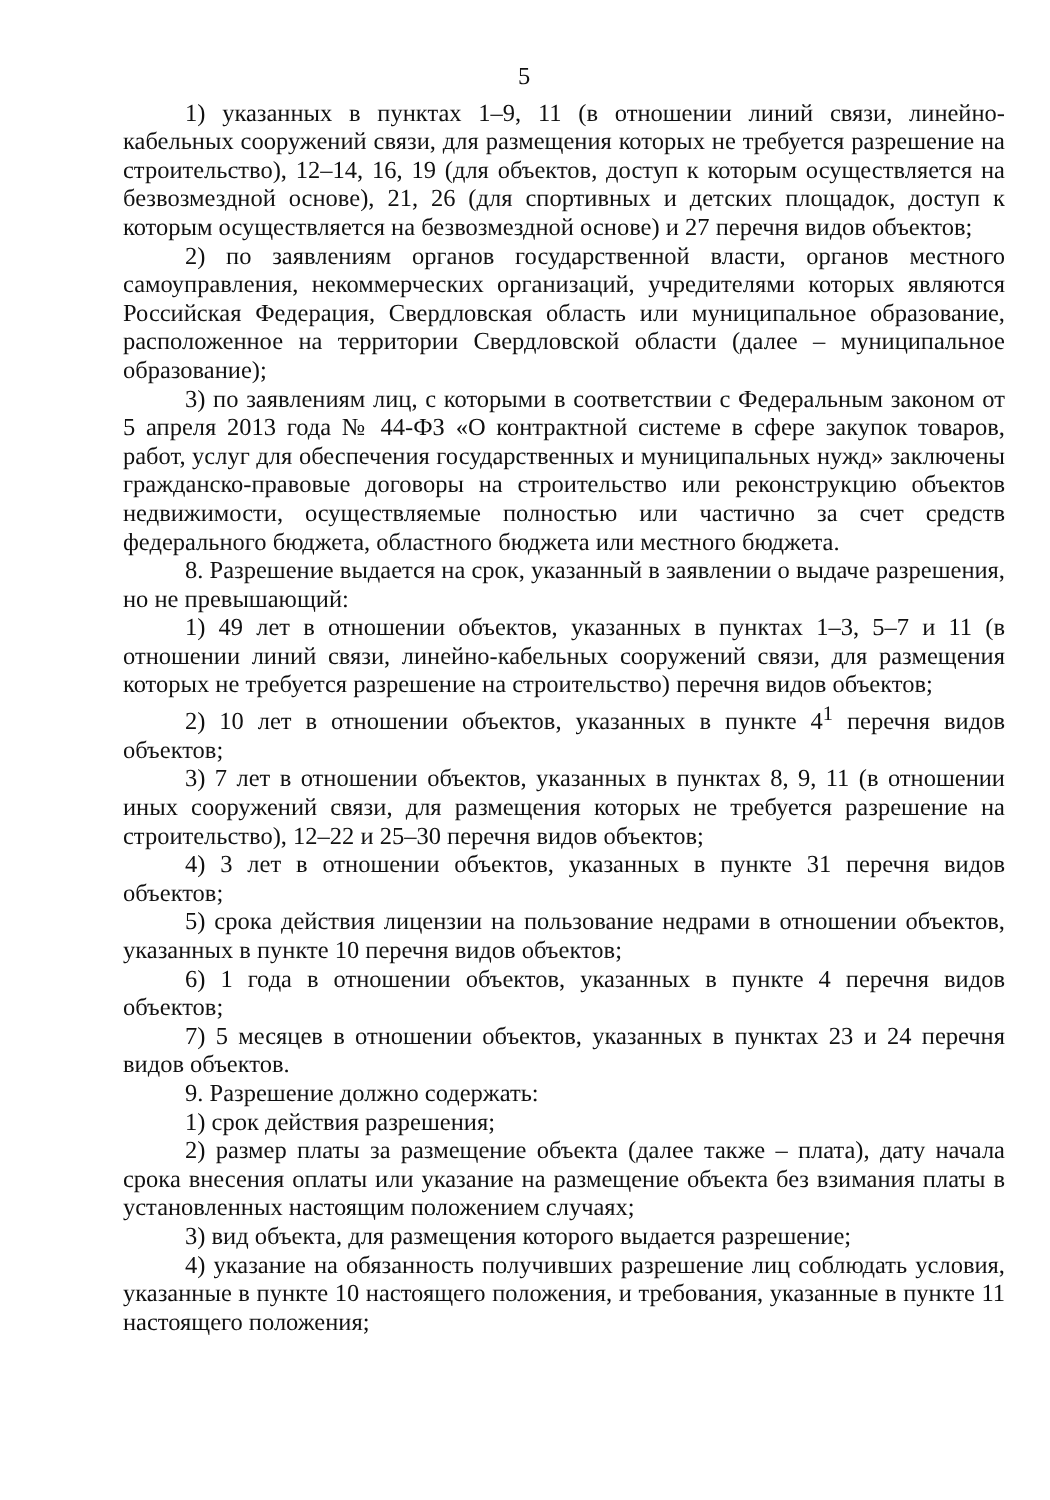5
1) указанных в пунктах 1–9, 11 (в отношении линий связи, линейно-кабельных сооружений связи, для размещения которых не требуется разрешение на строительство), 12–14, 16, 19 (для объектов, доступ к которым осуществляется на безвозмездной основе), 21, 26 (для спортивных и детских площадок, доступ к которым осуществляется на безвозмездной основе) и 27 перечня видов объектов;
2) по заявлениям органов государственной власти, органов местного самоуправления, некоммерческих организаций, учредителями которых являются Российская Федерация, Свердловская область или муниципальное образование, расположенное на территории Свердловской области (далее – муниципальное образование);
3) по заявлениям лиц, с которыми в соответствии с Федеральным законом от 5 апреля 2013 года № 44-ФЗ «О контрактной системе в сфере закупок товаров, работ, услуг для обеспечения государственных и муниципальных нужд» заключены гражданско-правовые договоры на строительство или реконструкцию объектов недвижимости, осуществляемые полностью или частично за счет средств федерального бюджета, областного бюджета или местного бюджета.
8. Разрешение выдается на срок, указанный в заявлении о выдаче разрешения, но не превышающий:
1) 49 лет в отношении объектов, указанных в пунктах 1–3, 5–7 и 11 (в отношении линий связи, линейно-кабельных сооружений связи, для размещения которых не требуется разрешение на строительство) перечня видов объектов;
2) 10 лет в отношении объектов, указанных в пункте 4<sup>1</sup> перечня видов объектов;
3) 7 лет в отношении объектов, указанных в пунктах 8, 9, 11 (в отношении иных сооружений связи, для размещения которых не требуется разрешение на строительство), 12–22 и 25–30 перечня видов объектов;
4) 3 лет в отношении объектов, указанных в пункте 31 перечня видов объектов;
5) срока действия лицензии на пользование недрами в отношении объектов, указанных в пункте 10 перечня видов объектов;
6) 1 года в отношении объектов, указанных в пункте 4 перечня видов объектов;
7) 5 месяцев в отношении объектов, указанных в пунктах 23 и 24 перечня видов объектов.
9. Разрешение должно содержать:
1) срок действия разрешения;
2) размер платы за размещение объекта (далее также – плата), дату начала срока внесения оплаты или указание на размещение объекта без взимания платы в установленных настоящим положением случаях;
3) вид объекта, для размещения которого выдается разрешение;
4) указание на обязанность получивших разрешение лиц соблюдать условия, указанные в пункте 10 настоящего положения, и требования, указанные в пункте 11 настоящего положения;